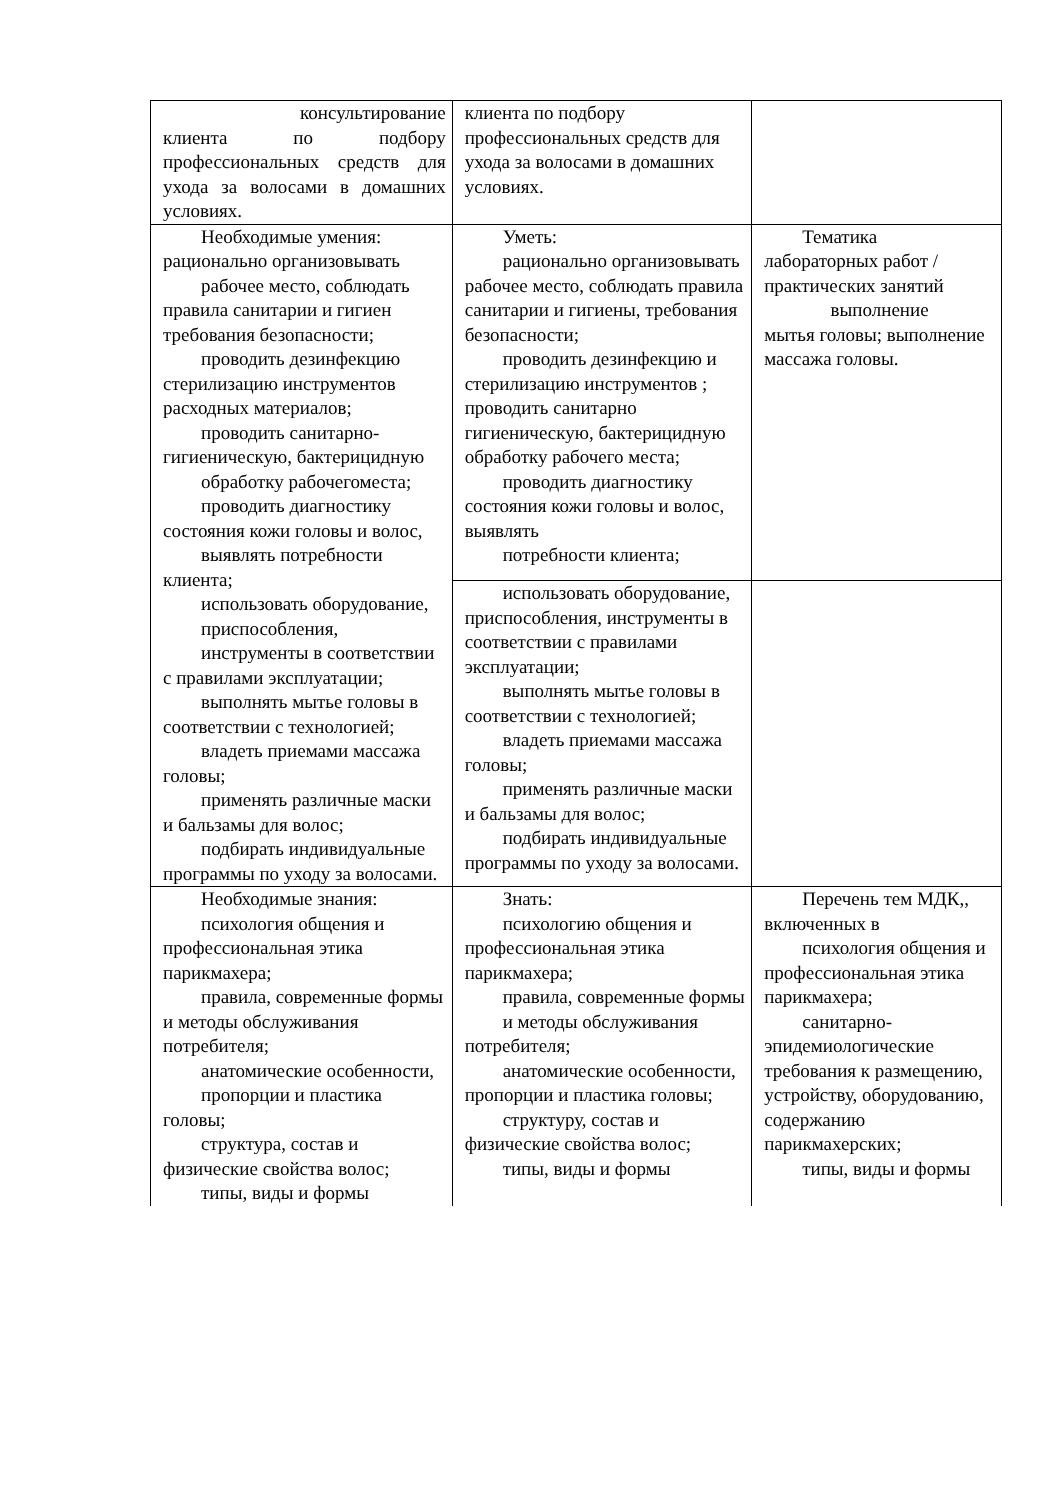| консультирование клиента по подбору профессиональных средств для ухода за волосами в домашних условиях. | клиента по подбору профессиональных средств для ухода за волосами в домашних условиях. | |
| Необходимые умения: рационально организовывать рабочее место, соблюдать правила санитарии и гигиен требования безопасности; проводить дезинфекцию стерилизацию инструментов расходных материалов; проводить санитарно-гигиеническую, бактерицидную обработку рабочегоместа; проводить диагностику состояния кожи головы и волос, выявлять потребности клиента; использовать оборудование, приспособления, инструменты в соответствии с правилами эксплуатации; выполнять мытье головы в соответствии с технологией; владеть приемами массажа головы; применять различные маски и бальзамы для волос; подбирать индивидуальные программы по уходу за волосами. | Уметь: рационально организовывать рабочее место, соблюдать правила санитарии и гигиены, требования безопасности; проводить дезинфекцию и стерилизацию инструментов ; проводить санитарно гигиеническую, бактерицидную обработку рабочего места; проводить диагностику состояния кожи головы и волос, выявлять потребности клиента; | Тематика лабораторных работ /практических занятий выполнение мытья головы; выполнение массажа головы. |
| | использовать оборудование, приспособления, инструменты в соответствии с правилами эксплуатации; выполнять мытье головы в соответствии с технологией; владеть приемами массажа головы; применять различные маски и бальзамы для волос; подбирать индивидуальные программы по уходу за волосами. | |
| Необходимые знания: психология общения и профессиональная этика парикмахера; правила, современные формы и методы обслуживания потребителя; анатомические особенности, пропорции и пластика головы; структура, состав и физические свойства волос; типы, виды и формы | Знать: психологию общения и профессиональная этика парикмахера; правила, современные формы и методы обслуживания потребителя; анатомические особенности, пропорции и пластика головы; структуру, состав и физические свойства волос; типы, виды и формы | Перечень тем МДК,, включенных в психология общения и профессиональная этика парикмахера; санитарно-эпидемиологические требования к размещению, устройству, оборудованию, содержанию парикмахерских; типы, виды и формы |